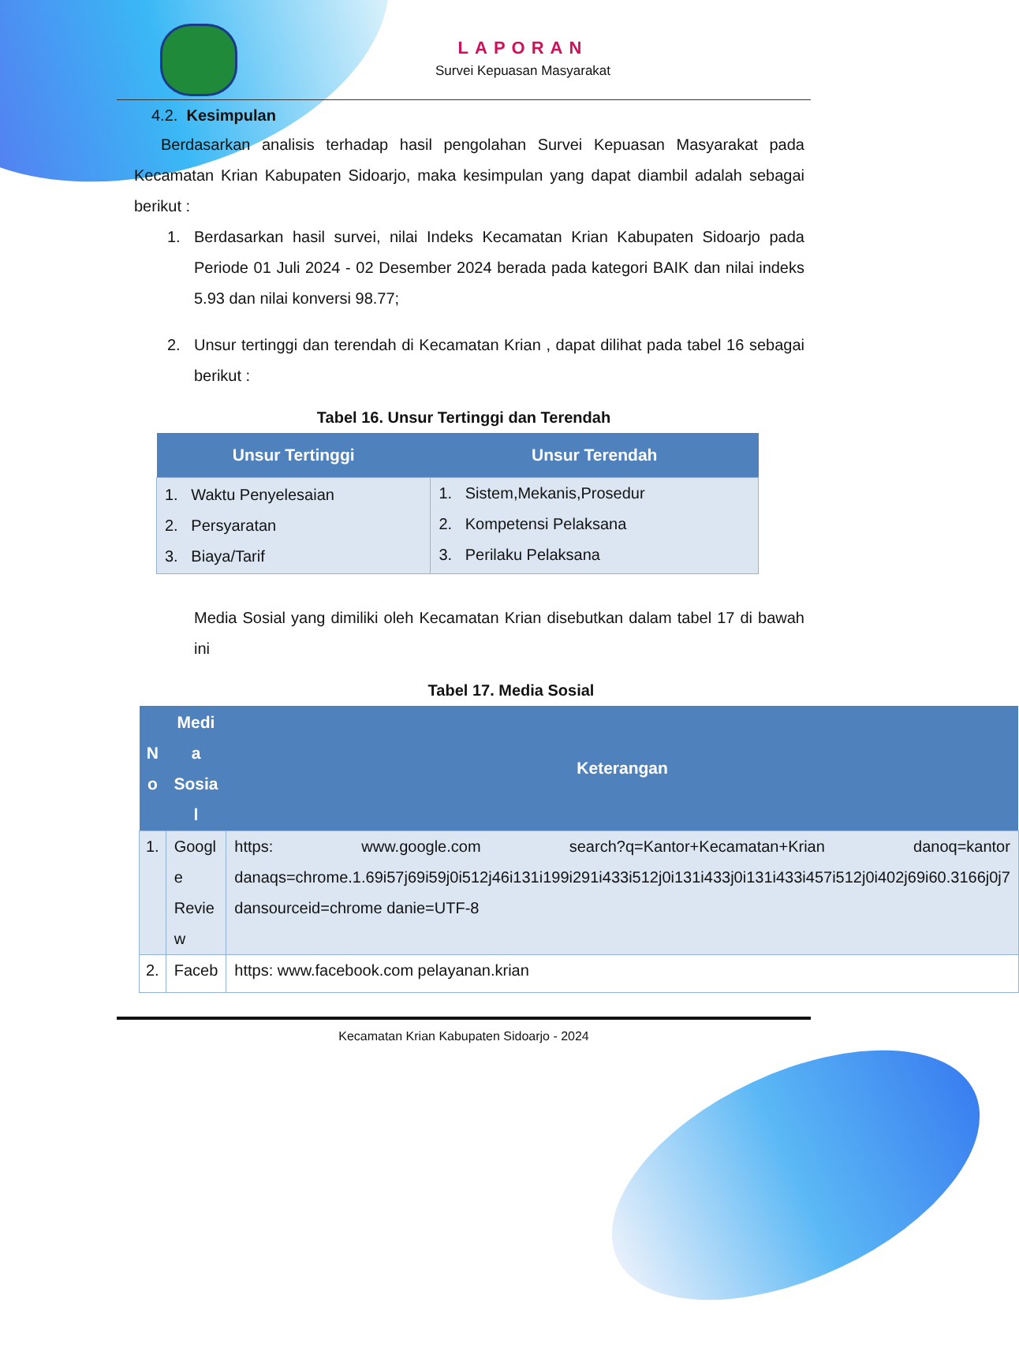LAPORAN
Survei Kepuasan Masyarakat
4.2. Kesimpulan
Berdasarkan analisis terhadap hasil pengolahan Survei Kepuasan Masyarakat pada Kecamatan Krian Kabupaten Sidoarjo, maka kesimpulan yang dapat diambil adalah sebagai berikut :
1.
Berdasarkan hasil survei, nilai Indeks Kecamatan Krian Kabupaten Sidoarjo pada Periode 01 Juli 2024 - 02 Desember 2024 berada pada kategori BAIK dan nilai indeks 5.93 dan nilai konversi 98.77;
2.
Unsur tertinggi dan terendah di Kecamatan Krian , dapat dilihat pada tabel 16 sebagai berikut :
Tabel 16. Unsur Tertinggi dan Terendah
| Unsur Tertinggi | Unsur Terendah |
| --- | --- |
| 1. Waktu Penyelesaian 2. Persyaratan 3. Biaya/Tarif | 1. Sistem,Mekanis,Prosedur 2. Kompetensi Pelaksana 3. Perilaku Pelaksana |
Media Sosial yang dimiliki oleh Kecamatan Krian disebutkan dalam tabel 17 di bawah ini
Tabel 17. Media Sosial
| N o | Medi a Sosia l | Keterangan |
| --- | --- | --- |
| 1. | Googl e Revie w | https: www.google.com search?q=Kantor+Kecamatan+Krian danoq=kantor danaqs=chrome.1.69i57j69i59j0i512j46i131i199i291i433i512j0i131i433j0i131i433i457i512j0i402j69i60.3166j0j7 dansourceid=chrome danie=UTF-8 |
| 2. | Faceb | https: www.facebook.com pelayanan.krian |
Kecamatan Krian Kabupaten Sidoarjo - 2024